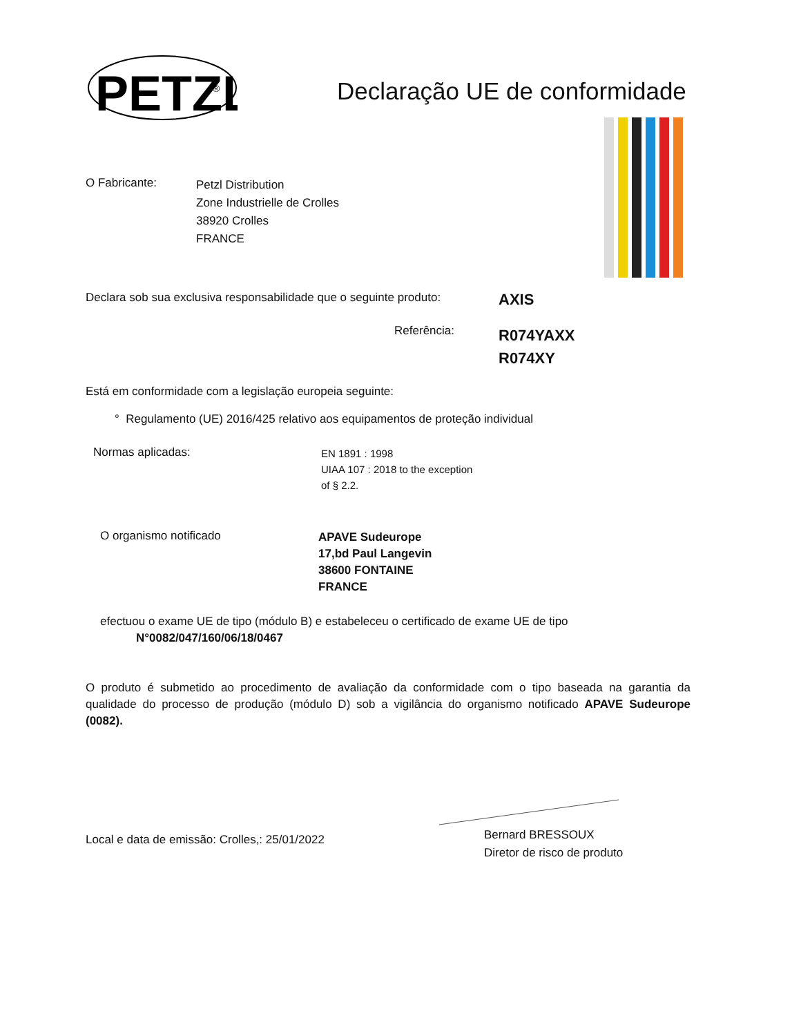PETZL
®
Declaração UE de conformidade
O Fabricante:
Petzl Distribution
Zone Industrielle de Crolles
38920 Crolles
FRANCE
Declara sob sua exclusiva responsabilidade que o seguinte produto:
AXIS
Referência:
R074YAXX
R074XY
Está em conformidade com a legislação europeia seguinte:
° Regulamento (UE) 2016/425 relativo aos equipamentos de proteção individual
Normas aplicadas:
EN 1891 : 1998
UIAA 107 : 2018 to the exception
of § 2.2.
O organismo notificado
APAVE Sudeurope
17,bd Paul Langevin
38600 FONTAINE
FRANCE
efectuou o exame UE de tipo (módulo B) e estabeleceu o certificado de exame UE de tipo
N°0082/047/160/06/18/0467
O produto é submetido ao procedimento de avaliação da conformidade com o tipo baseada na garantia da qualidade do processo de produção (módulo D) sob a vigilância do organismo notificado APAVE Sudeurope (0082).
Local e data de emissão: Crolles,: 25/01/2022
Bernard BRESSOUX
Diretor de risco de produto